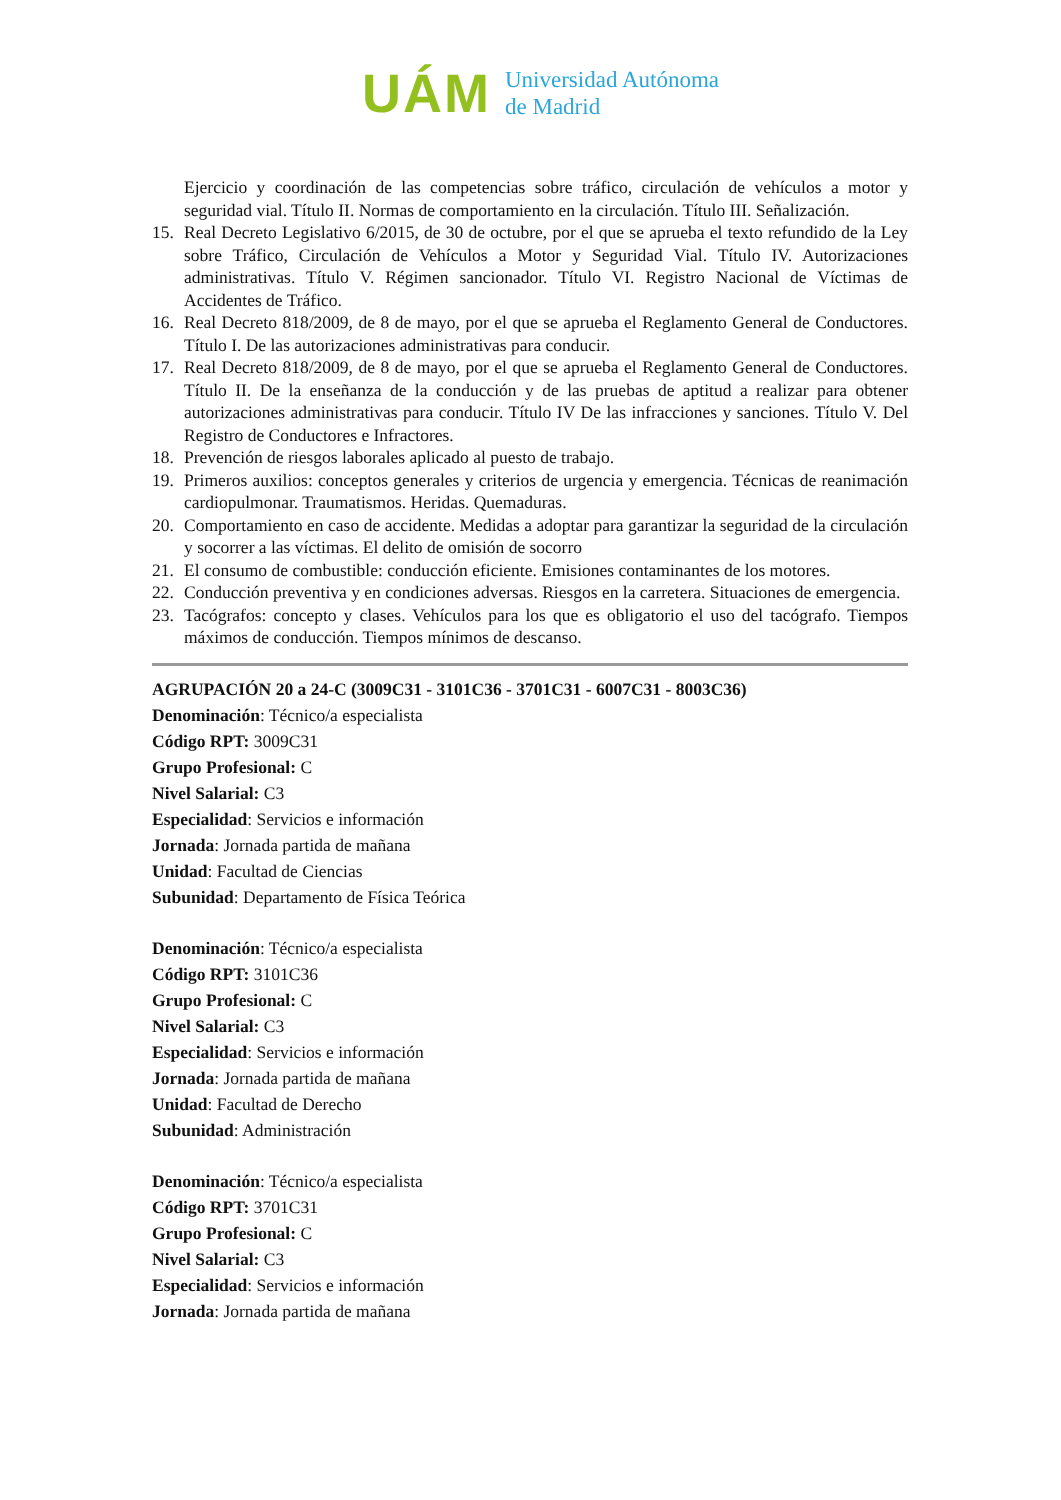UÁM
Universidad Autónoma
de Madrid
Ejercicio y coordinación de las competencias sobre tráfico, circulación de vehículos a motor y seguridad vial. Título II. Normas de comportamiento en la circulación. Título III. Señalización.
15. Real Decreto Legislativo 6/2015, de 30 de octubre, por el que se aprueba el texto refundido de la Ley sobre Tráfico, Circulación de Vehículos a Motor y Seguridad Vial. Título IV. Autorizaciones administrativas. Título V. Régimen sancionador. Título VI. Registro Nacional de Víctimas de Accidentes de Tráfico.
16. Real Decreto 818/2009, de 8 de mayo, por el que se aprueba el Reglamento General de Conductores. Título I. De las autorizaciones administrativas para conducir.
17. Real Decreto 818/2009, de 8 de mayo, por el que se aprueba el Reglamento General de Conductores. Título II. De la enseñanza de la conducción y de las pruebas de aptitud a realizar para obtener autorizaciones administrativas para conducir. Título IV De las infracciones y sanciones. Título V. Del Registro de Conductores e Infractores.
18. Prevención de riesgos laborales aplicado al puesto de trabajo.
19. Primeros auxilios: conceptos generales y criterios de urgencia y emergencia. Técnicas de reanimación cardiopulmonar. Traumatismos. Heridas. Quemaduras.
20. Comportamiento en caso de accidente. Medidas a adoptar para garantizar la seguridad de la circulación y socorrer a las víctimas. El delito de omisión de socorro
21. El consumo de combustible: conducción eficiente. Emisiones contaminantes de los motores.
22. Conducción preventiva y en condiciones adversas. Riesgos en la carretera. Situaciones de emergencia.
23. Tacógrafos: concepto y clases. Vehículos para los que es obligatorio el uso del tacógrafo. Tiempos máximos de conducción. Tiempos mínimos de descanso.
AGRUPACIÓN 20 a 24-C (3009C31 - 3101C36 - 3701C31 - 6007C31 - 8003C36)
Denominación: Técnico/a especialista
Código RPT: 3009C31
Grupo Profesional: C
Nivel Salarial: C3
Especialidad: Servicios e información
Jornada: Jornada partida de mañana
Unidad: Facultad de Ciencias
Subunidad: Departamento de Física Teórica
Denominación: Técnico/a especialista
Código RPT: 3101C36
Grupo Profesional: C
Nivel Salarial: C3
Especialidad: Servicios e información
Jornada: Jornada partida de mañana
Unidad: Facultad de Derecho
Subunidad: Administración
Denominación: Técnico/a especialista
Código RPT: 3701C31
Grupo Profesional: C
Nivel Salarial: C3
Especialidad: Servicios e información
Jornada: Jornada partida de mañana